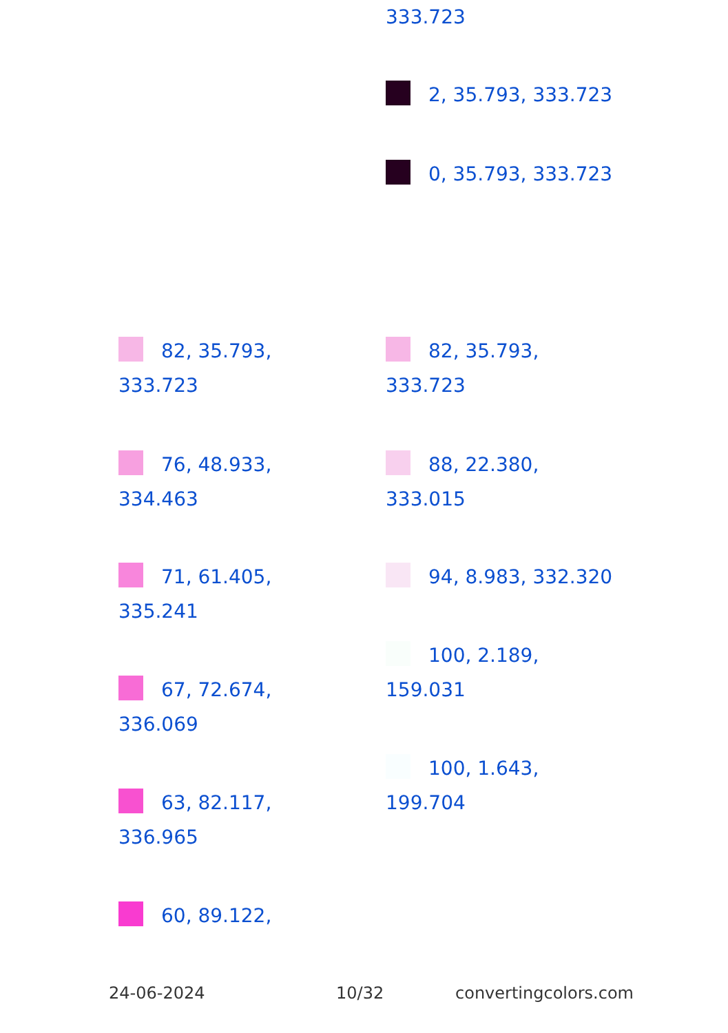333.723
2, 35.793, 333.723
0, 35.793, 333.723
82, 35.793, 333.723
76, 48.933, 334.463
71, 61.405, 335.241
67, 72.674, 336.069
63, 82.117, 336.965
60, 89.122,
82, 35.793, 333.723
88, 22.380, 333.015
94, 8.983, 332.320
100, 2.189, 159.031
100, 1.643, 199.704
24-06-2024 10/32 convertingcolors.com